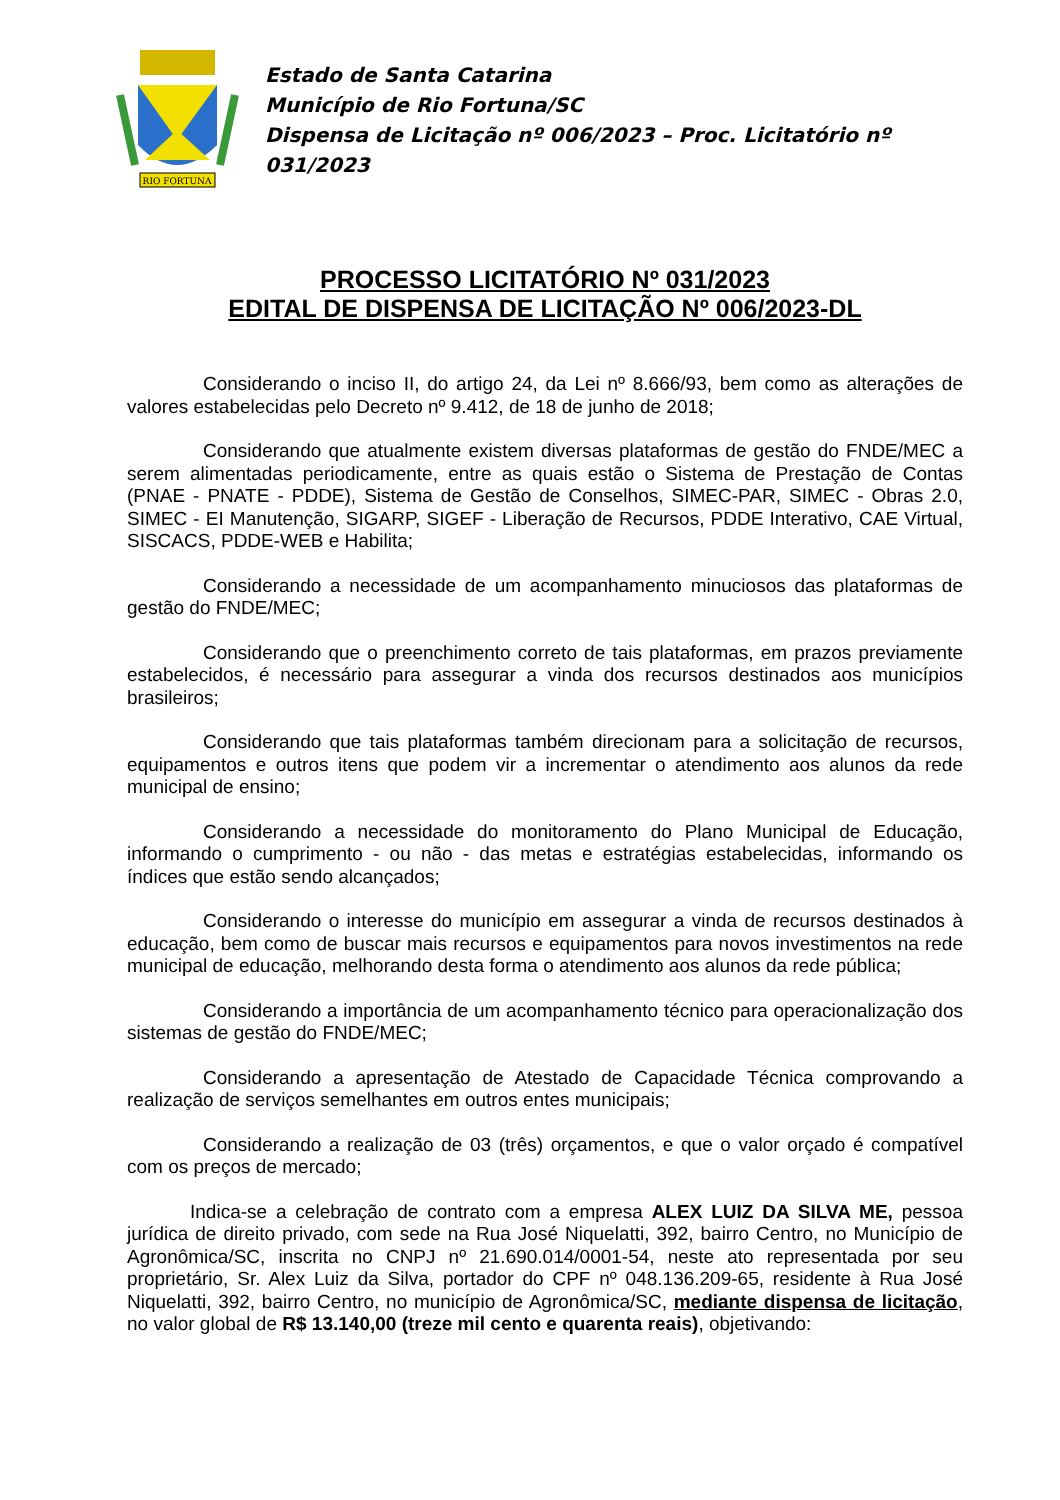RIO FORTUNA
Estado de Santa Catarina
Município de Rio Fortuna/SC
Dispensa de Licitação nº 006/2023 – Proc. Licitatório nº 031/2023
PROCESSO LICITATÓRIO Nº 031/2023
EDITAL DE DISPENSA DE LICITAÇÃO Nº 006/2023-DL
Considerando o inciso II, do artigo 24, da Lei nº 8.666/93, bem como as alterações de valores estabelecidas pelo Decreto nº 9.412, de 18 de junho de 2018;
Considerando que atualmente existem diversas plataformas de gestão do FNDE/MEC a serem alimentadas periodicamente, entre as quais estão o Sistema de Prestação de Contas (PNAE - PNATE - PDDE), Sistema de Gestão de Conselhos, SIMEC-PAR, SIMEC - Obras 2.0, SIMEC - EI Manutenção, SIGARP, SIGEF - Liberação de Recursos, PDDE Interativo, CAE Virtual, SISCACS, PDDE-WEB e Habilita;
Considerando a necessidade de um acompanhamento minuciosos das plataformas de gestão do FNDE/MEC;
Considerando que o preenchimento correto de tais plataformas, em prazos previamente estabelecidos, é necessário para assegurar a vinda dos recursos destinados aos municípios brasileiros;
Considerando que tais plataformas também direcionam para a solicitação de recursos, equipamentos e outros itens que podem vir a incrementar o atendimento aos alunos da rede municipal de ensino;
Considerando a necessidade do monitoramento do Plano Municipal de Educação, informando o cumprimento - ou não - das metas e estratégias estabelecidas, informando os índices que estão sendo alcançados;
Considerando o interesse do município em assegurar a vinda de recursos destinados à educação, bem como de buscar mais recursos e equipamentos para novos investimentos na rede municipal de educação, melhorando desta forma o atendimento aos alunos da rede pública;
Considerando a importância de um acompanhamento técnico para operacionalização dos sistemas de gestão do FNDE/MEC;
Considerando a apresentação de Atestado de Capacidade Técnica comprovando a realização de serviços semelhantes em outros entes municipais;
Considerando a realização de 03 (três) orçamentos, e que o valor orçado é compatível com os preços de mercado;
Indica-se a celebração de contrato com a empresa ALEX LUIZ DA SILVA ME, pessoa jurídica de direito privado, com sede na Rua José Niquelatti, 392, bairro Centro, no Município de Agronômica/SC, inscrita no CNPJ nº 21.690.014/0001-54, neste ato representada por seu proprietário, Sr. Alex Luiz da Silva, portador do CPF nº 048.136.209-65, residente à Rua José Niquelatti, 392, bairro Centro, no município de Agronômica/SC, mediante dispensa de licitação, no valor global de R$ 13.140,00 (treze mil cento e quarenta reais), objetivando: